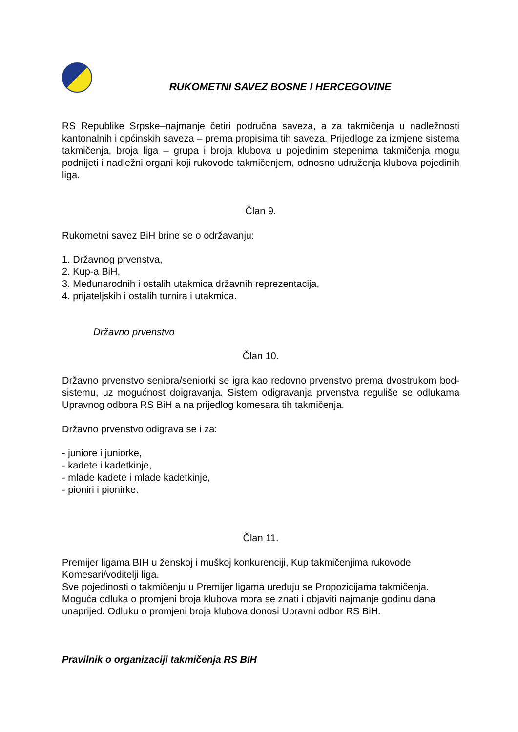RUKOMETNI SAVEZ BOSNE I HERCEGOVINE
RS Republike Srpske–najmanje četiri područna saveza, a za takmičenja u nadležnosti kantonalnih i općinskih saveza – prema propisima tih saveza. Prijedloge za izmjene sistema takmičenja, broja liga – grupa i broja klubova u pojedinim stepenima takmičenja mogu podnijeti i nadležni organi koji rukovode takmičenjem, odnosno udruženja klubova pojedinih liga.
Član 9.
Rukometni savez BiH brine se o održavanju:
1. Državnog prvenstva,
2. Kup-a BiH,
3. Međunarodnih i ostalih utakmica državnih reprezentacija,
4. prijateljskih i ostalih turnira i utakmica.
Državno prvenstvo
Član 10.
Državno prvenstvo seniora/seniorki se igra kao redovno prvenstvo prema dvostrukom bod-sistemu, uz mogućnost doigravanja. Sistem odigravanja prvenstva reguliše se odlukama Upravnog odbora RS BiH a na prijedlog komesara tih takmičenja.
Državno prvenstvo odigrava se i za:
- juniore i juniorke,
- kadete i kadetkinje,
- mlade kadete i mlade kadetkinje,
- pioniri i pionirke.
Član 11.
Premijer ligama BIH u ženskoj i muškoj konkurenciji, Kup takmičenjima rukovode Komesari/voditelji liga.
Sve pojedinosti o takmičenju u Premijer ligama uređuju se Propozicijama takmičenja. Moguća odluka o promjeni broja klubova mora se znati i objaviti najmanje godinu dana unaprijed. Odluku o promjeni broja klubova donosi Upravni odbor RS BiH.
Pravilnik o organizaciji takmičenja RS BIH